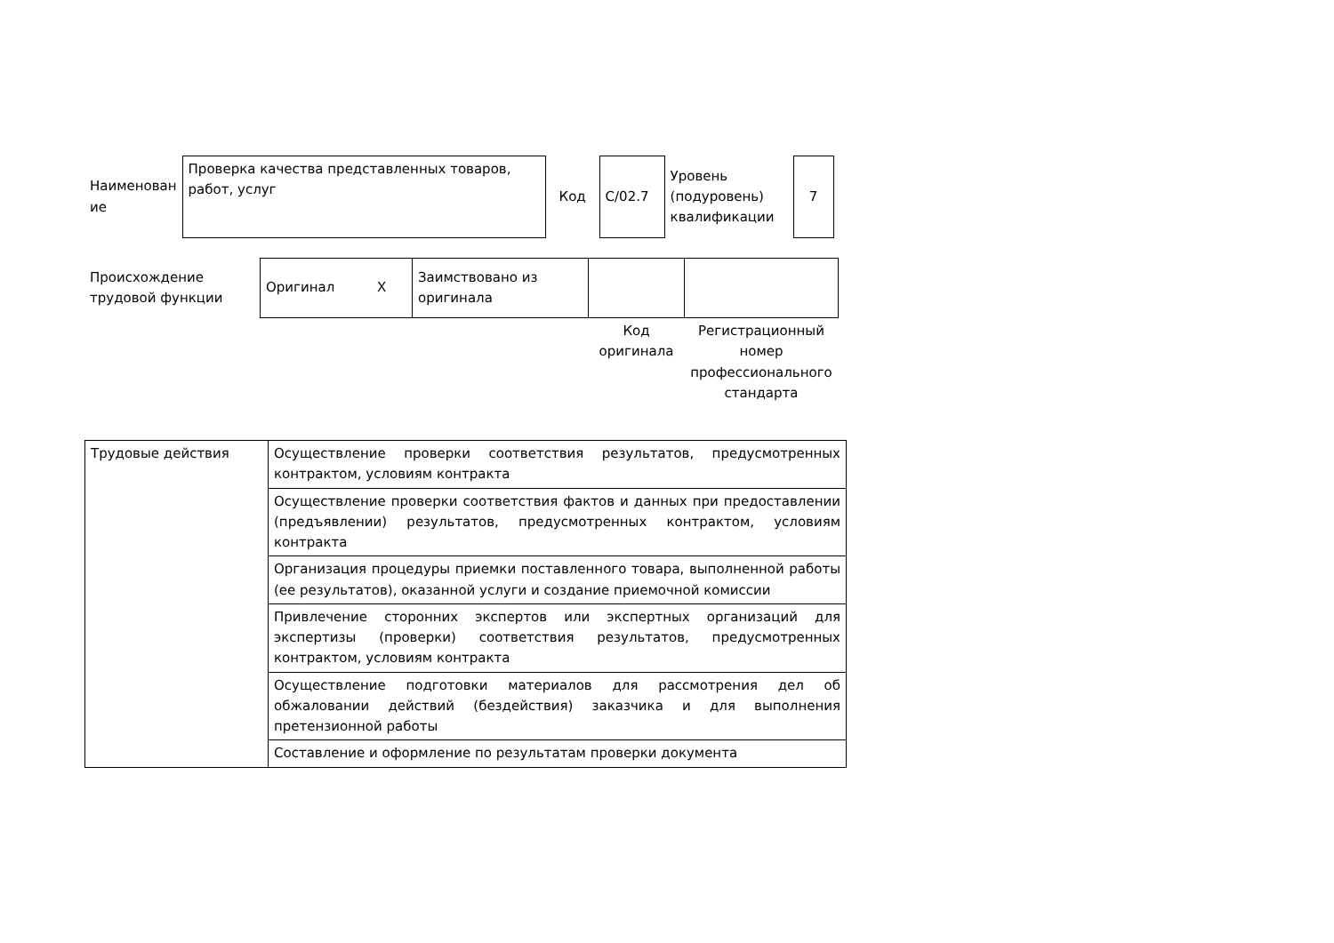| Наименован ие | Проверка качества представленных товаров, работ, услуг | Код | C/02.7 | Уровень (подуровень) квалификации | 7 |
| Происхождение трудовой функции | Оригинал X | Заимствовано из оригинала | | |
| | | | Код оригинала | Регистрационный номер профессионального стандарта |
| Трудовые действия | Осуществление проверки соответствия результатов, предусмотренных контрактом, условиям контракта |
| | Осуществление проверки соответствия фактов и данных при предоставлении (предъявлении) результатов, предусмотренных контрактом, условиям контракта |
| | Организация процедуры приемки поставленного товара, выполненной работы (ее результатов), оказанной услуги и создание приемочной комиссии |
| | Привлечение сторонних экспертов или экспертных организаций для экспертизы (проверки) соответствия результатов, предусмотренных контрактом, условиям контракта |
| | Осуществление подготовки материалов для рассмотрения дел об обжаловании действий (бездействия) заказчика и для выполнения претензионной работы |
| | Составление и оформление по результатам проверки документа |